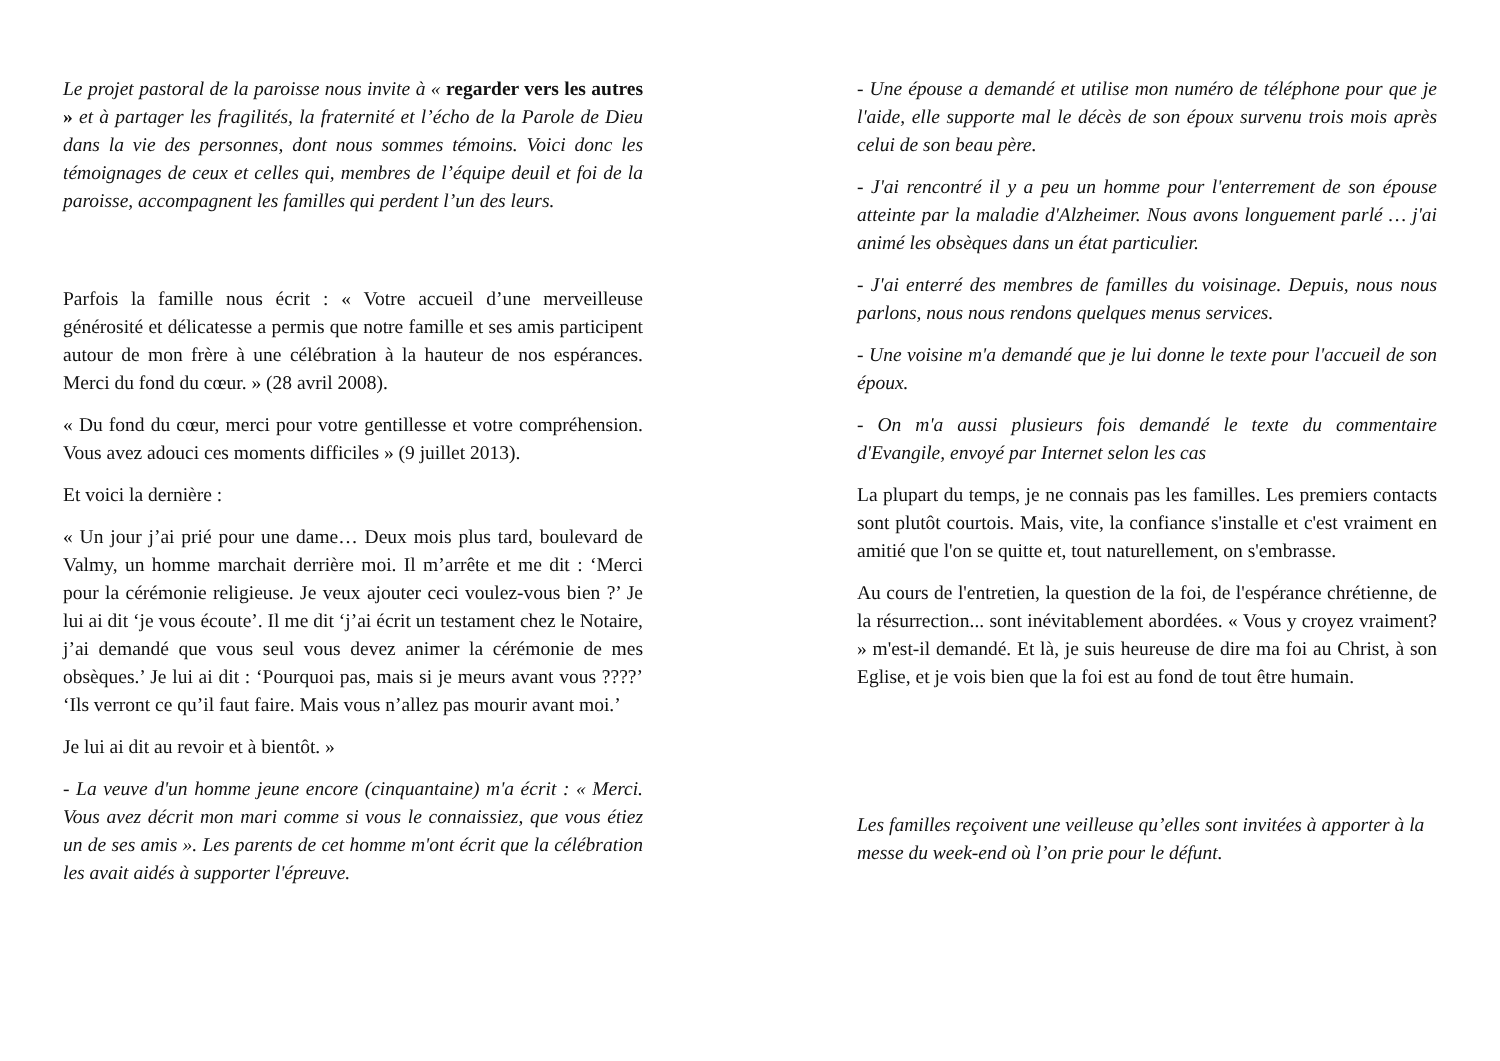Le projet pastoral de la paroisse nous invite à « regarder vers les autres » et à partager les fragilités, la fraternité et l’écho de la Parole de Dieu dans la vie des personnes, dont nous sommes témoins. Voici donc les témoignages de ceux et celles qui, membres de l’équipe deuil et foi de la paroisse, accompagnent les familles qui perdent l’un des leurs.
Parfois la famille nous écrit : « Votre accueil d’une merveilleuse générosité et délicatesse a permis que notre famille et ses amis participent autour de mon frère à une célébration à la hauteur de nos espérances. Merci du fond du cœur. » (28 avril 2008).
« Du fond du cœur, merci pour votre gentillesse et votre compréhension. Vous avez adouci ces moments difficiles » (9 juillet 2013).
Et voici la dernière :
« Un jour j’ai prié pour une dame… Deux mois plus tard, boulevard de Valmy, un homme marchait derrière moi. Il m’arrête et me dit : ‘Merci pour la cérémonie religieuse. Je veux ajouter ceci voulez-vous bien ?’ Je lui ai dit ‘je vous écoute’. Il me dit ‘j’ai écrit un testament chez le Notaire, j’ai demandé que vous seul vous devez animer la cérémonie de mes obsèques.’ Je lui ai dit : ‘Pourquoi pas, mais si je meurs avant vous ????’ ‘Ils verront ce qu’il faut faire. Mais vous n’allez pas mourir avant moi.’
Je lui ai dit au revoir et à bientôt. »
- La veuve d'un homme jeune encore (cinquantaine) m'a écrit : « Merci. Vous avez décrit mon mari comme si vous le connaissiez, que vous étiez un de ses amis ». Les parents de cet homme m'ont écrit que la célébration les avait aidés à supporter l'épreuve.
- Une épouse a demandé et utilise mon numéro de téléphone pour que je l'aide, elle supporte mal le décès de son époux survenu trois mois après celui de son beau père.
- J'ai rencontré il y a peu un homme pour l'enterrement de son épouse atteinte par la maladie d'Alzheimer. Nous avons longuement parlé … j'ai animé les obsèques dans un état particulier.
- J'ai enterré des membres de familles du voisinage. Depuis, nous nous parlons, nous nous rendons quelques menus services.
- Une voisine m'a demandé que je lui donne le texte pour l'accueil de son époux.
- On m'a aussi plusieurs fois demandé le texte du commentaire d'Evangile, envoyé par Internet selon les cas
La plupart du temps, je ne connais pas les familles. Les premiers contacts sont plutôt courtois. Mais, vite, la confiance s'installe et c'est vraiment en amitié que l'on se quitte et, tout naturellement, on s'embrasse.
Au cours de l'entretien, la question de la foi, de l'espérance chrétienne, de la résurrection... sont inévitablement abordées. « Vous y croyez vraiment? » m'est-il demandé. Et là, je suis heureuse de dire ma foi au Christ, à son Eglise, et je vois bien que la foi est au fond de tout être humain.
Les familles reçoivent une veilleuse qu’elles sont invitées à apporter à la messe du week-end où l’on prie pour le défunt.